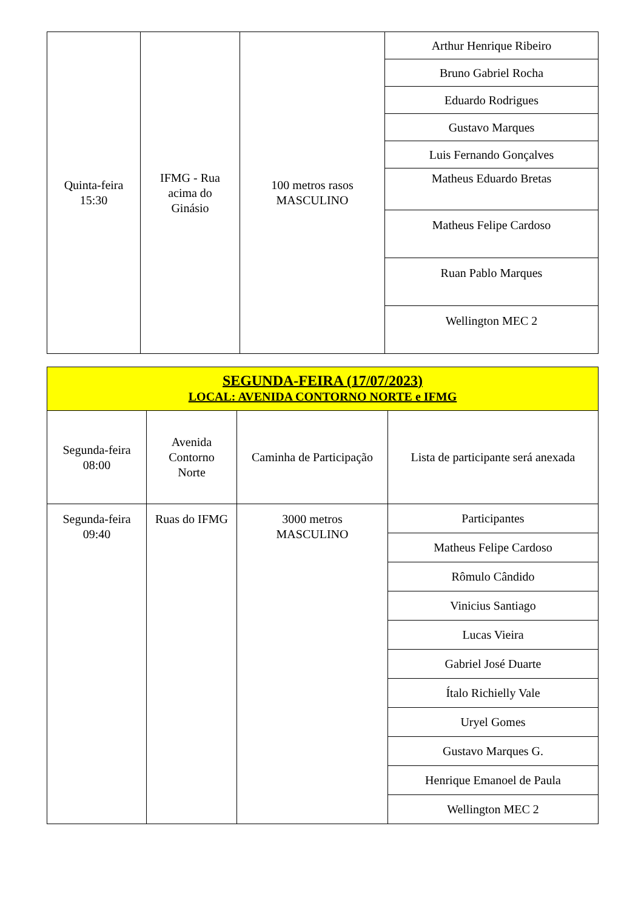| Quinta-feira 15:30 | IFMG - Rua acima do Ginásio | 100 metros rasos MASCULINO | Arthur Henrique Ribeiro |
| | | | Bruno Gabriel Rocha |
| | | | Eduardo Rodrigues |
| | | | Gustavo Marques |
| | | | Luis Fernando Gonçalves |
| | | | Matheus Eduardo Bretas |
| | | | Matheus Felipe Cardoso |
| | | | Ruan Pablo Marques |
| | | | Wellington MEC 2 |
| SEGUNDA-FEIRA (17/07/2023) LOCAL: AVENIDA CONTORNO NORTE e IFMG | | | |
| Segunda-feira 08:00 | Avenida Contorno Norte | Caminha de Participação | Lista de participante será anexada |
| Segunda-feira 09:40 | Ruas do IFMG | 3000 metros MASCULINO | Participantes |
| | | | Matheus Felipe Cardoso |
| | | | Rômulo Cândido |
| | | | Vinicius Santiago |
| | | | Lucas Vieira |
| | | | Gabriel José Duarte |
| | | | Ítalo Richielly Vale |
| | | | Uryel Gomes |
| | | | Gustavo Marques G. |
| | | | Henrique Emanoel de Paula |
| | | | Wellington MEC 2 |